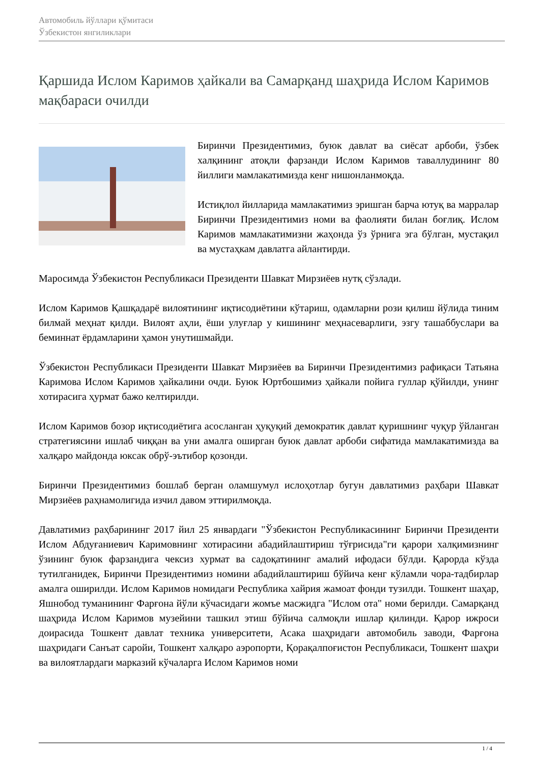Автомобиль йўллари қўмитаси
Ўзбекистон янгиликлари
Қаршида Ислом Каримов ҳайкали ва Самарқанд шаҳрида Ислом Каримов мақбараси очилди
Биринчи Президентимиз, буюк давлат ва сиёсат арбоби, ўзбек халқининг атоқли фарзанди Ислом Каримов таваллудининг 80 йиллиги мамлакатимизда кенг нишонланмоқда.
Истиқлол йилларида мамлакатимиз эришган барча ютуқ ва марралар Биринчи Президентимиз номи ва фаолияти билан боғлиқ. Ислом Каримов мамлакатимизни жаҳонда ўз ўрнига эга бўлган, мустақил ва мустаҳкам давлатга айлантирди.
Маросимда Ўзбекистон Республикаси Президенти Шавкат Мирзиёев нутқ сўзлади.
Ислом Каримов Қашқадарё вилоятининг иқтисодиётини кўтариш, одамларни рози қилиш йўлида тиним билмай меҳнат қилди. Вилоят аҳли, ёши улуғлар у кишининг меҳнасеварлиги, эзгу ташаббуслари ва беминнат ёрдамларини ҳамон унутишмайди.
Ўзбекистон Республикаси Президенти Шавкат Мирзиёев ва Биринчи Президентимиз рафиқаси Татьяна Каримова Ислом Каримов ҳайкалини очди. Буюк Юртбошимиз ҳайкали пойига гуллар қўйилди, унинг хотирасига ҳурмат бажо келтирилди.
Ислом Каримов бозор иқтисодиётига асосланган ҳуқуқий демократик давлат қуришнинг чуқур ўйланган стратегиясини ишлаб чиққан ва уни амалга оширган буюк давлат арбоби сифатида мамлакатимизда ва халқаро майдонда юксак обрў-эътибор қозонди.
Биринчи Президентимиз бошлаб берган оламшумул ислоҳотлар бугун давлатимиз раҳбари Шавкат Мирзиёев раҳнамолигида изчил давом эттирилмоқда.
Давлатимиз раҳбарининг 2017 йил 25 январдаги "Ўзбекистон Республикасининг Биринчи Президенти Ислом Абдуғаниевич Каримовнинг хотирасини абадийлаштириш тўғрисида"ги қарори халқимизнинг ўзининг буюк фарзандига чексиз хурмат ва садоқатининг амалий ифодаси бўлди. Қарорда кўзда тутилганидек, Биринчи Президентимиз номини абадийлаштириш бўйича кенг кўламли чора-тадбирлар амалга оширилди. Ислом Каримов номидаги Республика хайрия жамоат фонди тузилди. Тошкент шаҳар, Яшнобод туманининг Фарғона йўли кўчасидаги жомъе масжидга "Ислом ота" номи берилди. Самарқанд шаҳрида Ислом Каримов музейини ташкил этиш бўйича салмоқли ишлар қилинди. Қарор ижроси доирасида Тошкент давлат техника университети, Асака шаҳридаги автомобиль заводи, Фарғона шаҳридаги Санъат саройи, Тошкент халқаро аэропорти, Қорақалпоғистон Республикаси, Тошкент шаҳри ва вилоятлардаги марказий кўчаларга Ислом Каримов номи
1 / 4